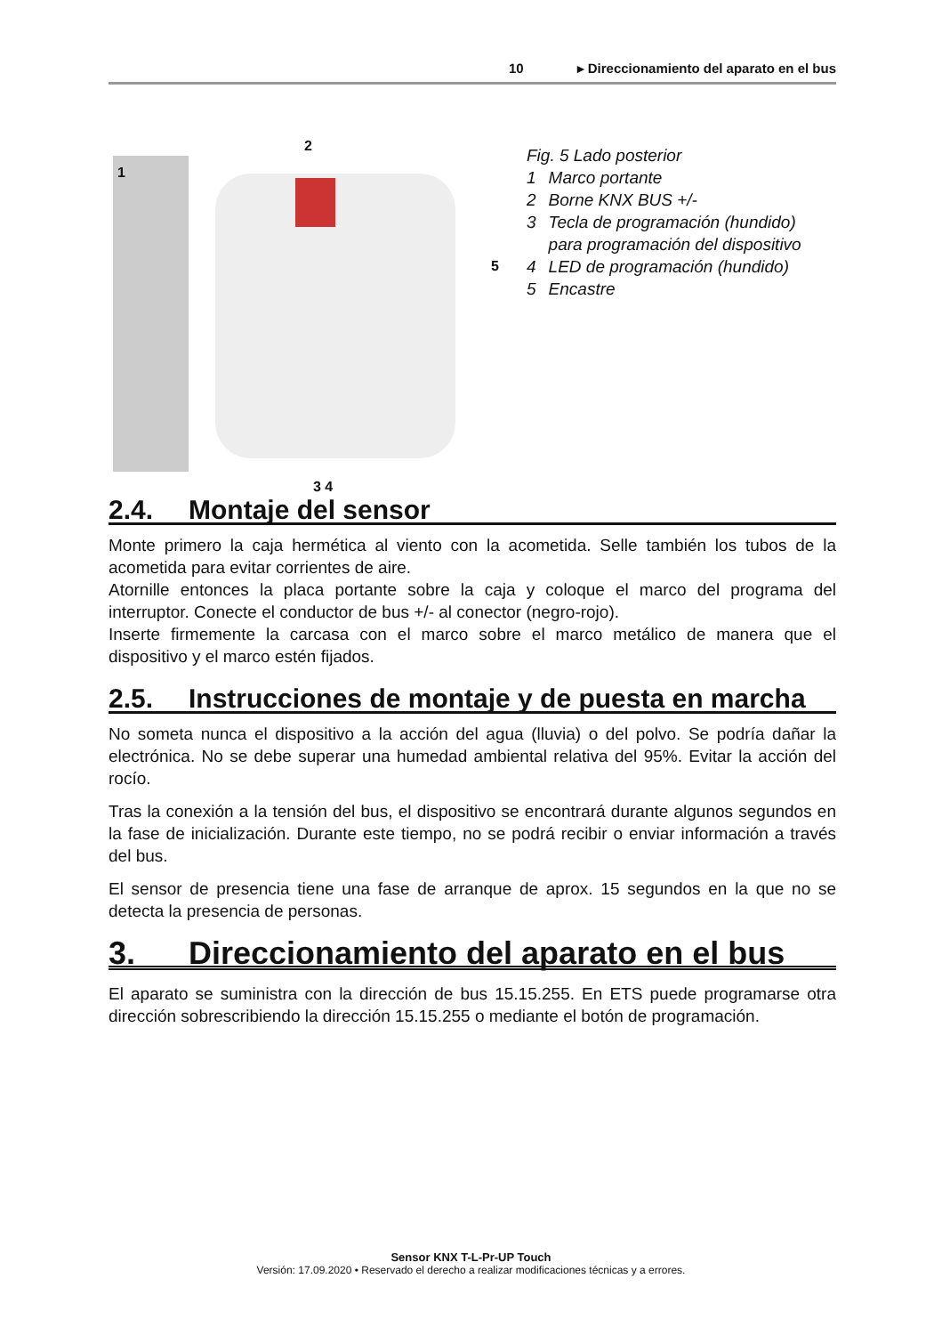10 ▸ Direccionamiento del aparato en el bus
1
2
5
3 4
Fig. 5 Lado posterior
| 1 | Marco portante |
| 2 | Borne KNX BUS +/- |
| 3 | Tecla de programación (hundido) para programación del dispositivo |
| 4 | LED de programación (hundido) |
| 5 | Encastre |
2.4. Montaje del sensor
Monte primero la caja hermética al viento con la acometida. Selle también los tubos de la acometida para evitar corrientes de aire.
Atornille entonces la placa portante sobre la caja y coloque el marco del programa del interruptor. Conecte el conductor de bus +/- al conector (negro-rojo).
Inserte firmemente la carcasa con el marco sobre el marco metálico de manera que el dispositivo y el marco estén fijados.
2.5. Instrucciones de montaje y de puesta en marcha
No someta nunca el dispositivo a la acción del agua (lluvia) o del polvo. Se podría dañar la electrónica. No se debe superar una humedad ambiental relativa del 95%. Evitar la acción del rocío.
Tras la conexión a la tensión del bus, el dispositivo se encontrará durante algunos segundos en la fase de inicialización. Durante este tiempo, no se podrá recibir o enviar información a través del bus.
El sensor de presencia tiene una fase de arranque de aprox. 15 segundos en la que no se detecta la presencia de personas.
3. Direccionamiento del aparato en el bus
El aparato se suministra con la dirección de bus 15.15.255. En ETS puede programarse otra dirección sobrescribiendo la dirección 15.15.255 o mediante el botón de programación.
Sensor KNX T-L-Pr-UP Touch
Versión: 17.09.2020 • Reservado el derecho a realizar modificaciones técnicas y a errores.